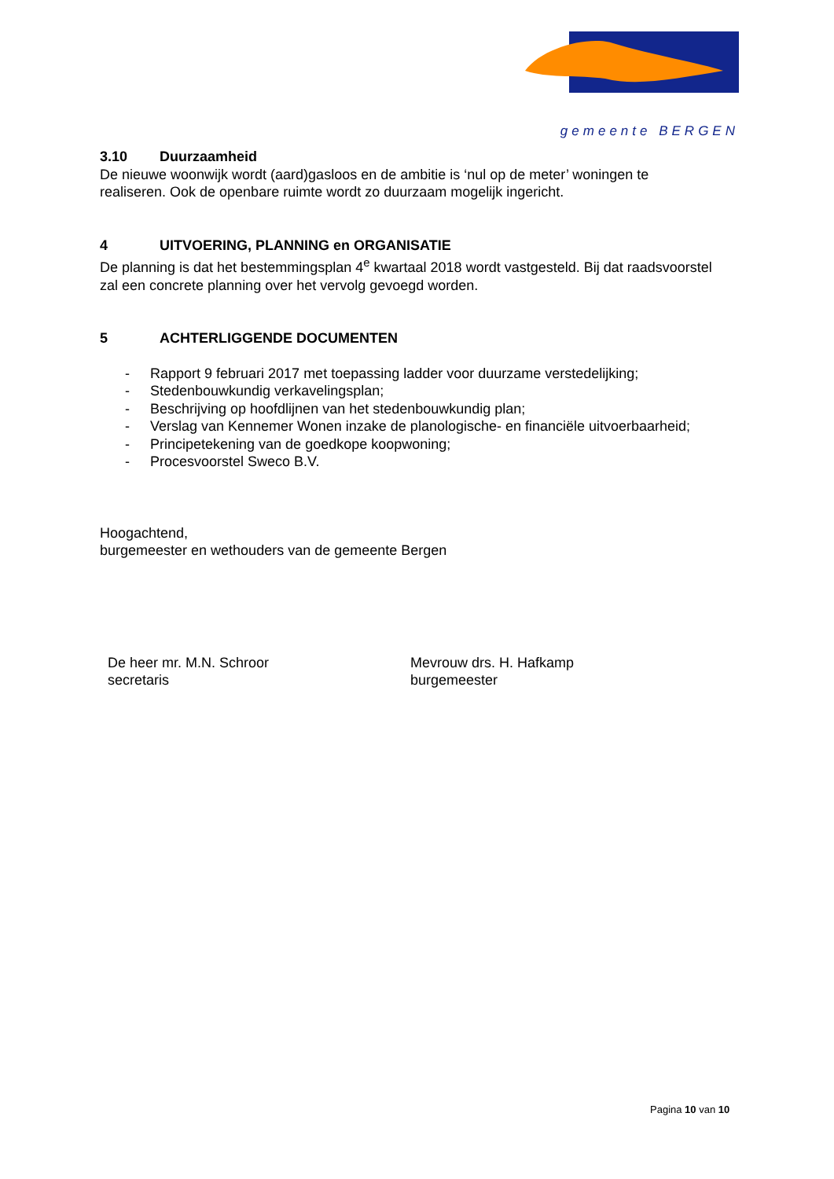gemeente BERGEN
3.10 Duurzaamheid
De nieuwe woonwijk wordt (aard)gasloos en de ambitie is ‘nul op de meter’ woningen te realiseren. Ook de openbare ruimte wordt zo duurzaam mogelijk ingericht.
4 UITVOERING, PLANNING en ORGANISATIE
De planning is dat het bestemmingsplan 4<sup>e</sup> kwartaal 2018 wordt vastgesteld. Bij dat raadsvoorstel zal een concrete planning over het vervolg gevoegd worden.
5 ACHTERLIGGENDE DOCUMENTEN
- Rapport 9 februari 2017 met toepassing ladder voor duurzame verstedelijking;
- Stedenbouwkundig verkavelingsplan;
- Beschrijving op hoofdlijnen van het stedenbouwkundig plan;
- Verslag van Kennemer Wonen inzake de planologische- en financiële uitvoerbaarheid;
- Principetekening van de goedkope koopwoning;
- Procesvoorstel Sweco B.V.
Hoogachtend,
burgemeester en wethouders van de gemeente Bergen
De heer mr. M.N. Schroor
secretaris
Mevrouw drs. H. Hafkamp
burgemeester
Pagina 10 van 10